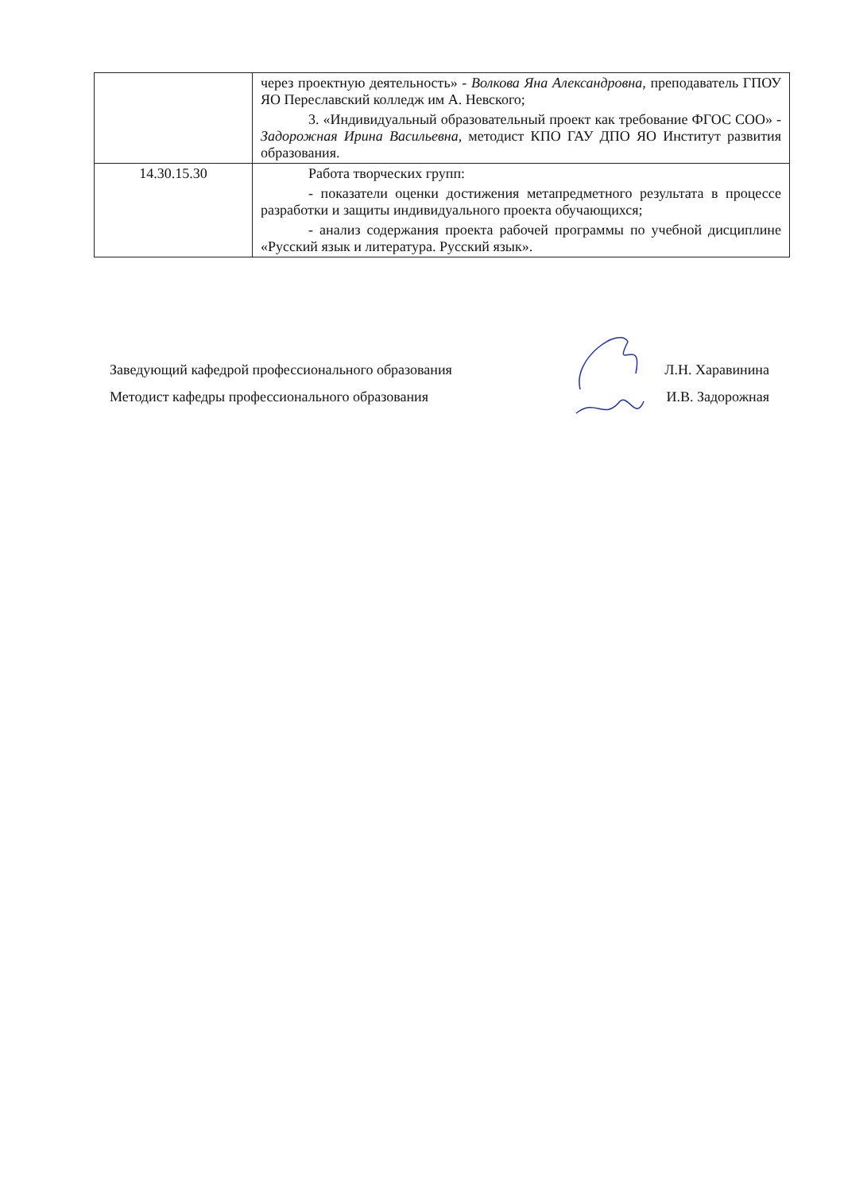| | через проектную деятельность» - Волкова Яна Александровна , преподаватель ГПОУ ЯО Переславский колледж им А. Невского; 3. «Индивидуальный образовательный проект как требование ФГОС СОО» - Задорожная Ирина Васильевна, методист КПО ГАУ ДПО ЯО Институт развития образования. |
| 14.30.15.30 | Работа творческих групп: - показатели оценки достижения метапредметного результата в процессе разработки и защиты индивидуального проекта обучающихся; - анализ содержания проекта рабочей программы по учебной дисциплине «Русский язык и литература. Русский язык». |
Заведующий кафедрой профессионального образования Л.Н. Харавинина
Методист кафедры профессионального образования И.В. Задорожная